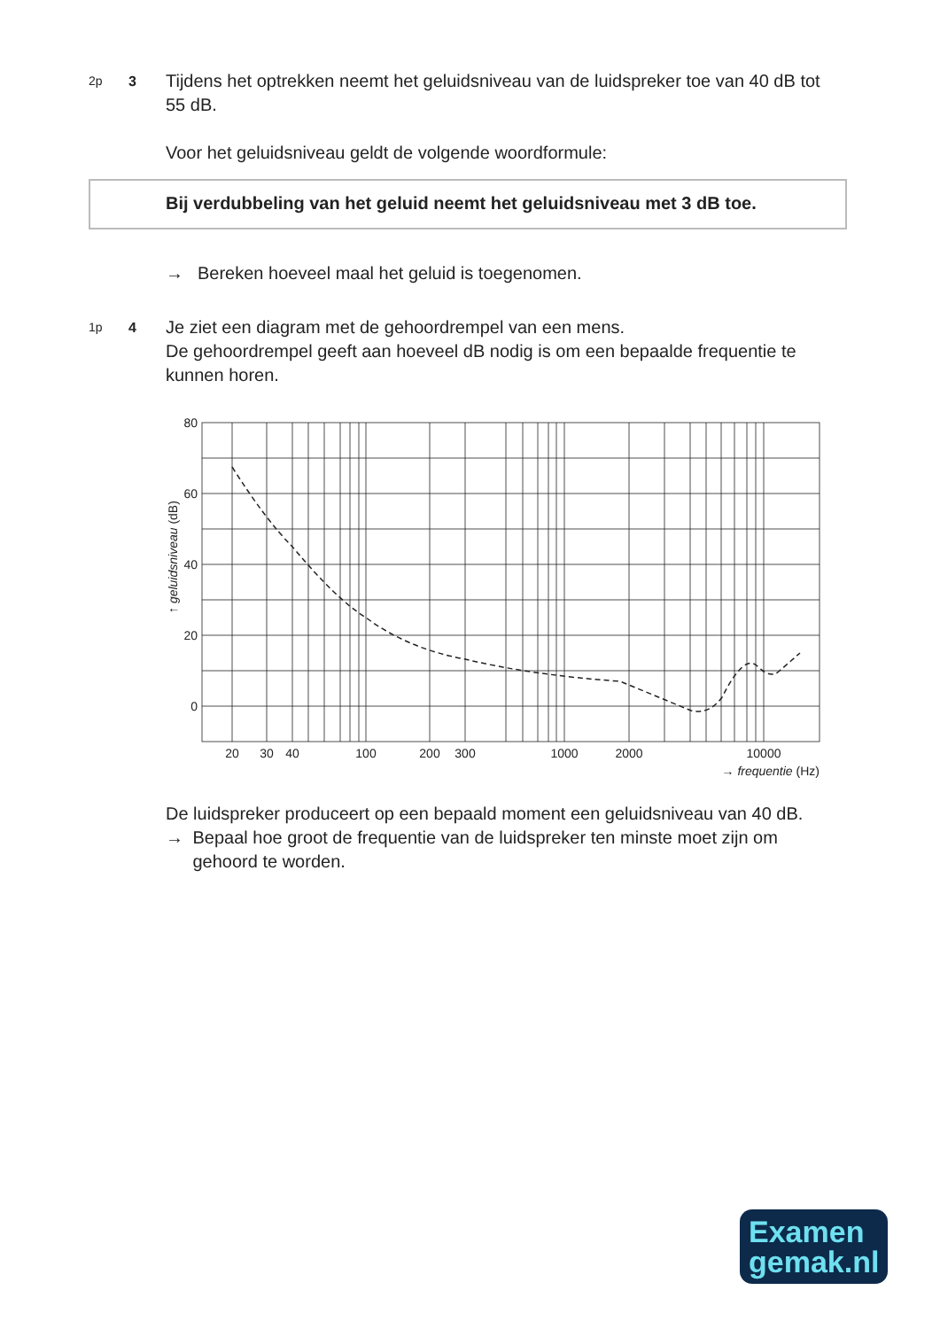2p 3
Tijdens het optrekken neemt het geluidsniveau van de luidspreker toe van 40 dB tot 55 dB.
Voor het geluidsniveau geldt de volgende woordformule:
Bij verdubbeling van het geluid neemt het geluidsniveau met 3 dB toe.
→ Bereken hoeveel maal het geluid is toegenomen.
1p 4
Je ziet een diagram met de gehoordrempel van een mens.
De gehoordrempel geeft aan hoeveel dB nodig is om een bepaalde frequentie te kunnen horen.
80
60
40
20
0
20
30
40
100
200
300
1000
2000
10000
→ frequentie (Hz)
↑ geluidsniveau (dB)
De luidspreker produceert op een bepaald moment een geluidsniveau van 40 dB.
→ Bepaal hoe groot de frequentie van de luidspreker ten minste moet zijn om gehoord te worden.
Examen
gemak.nl